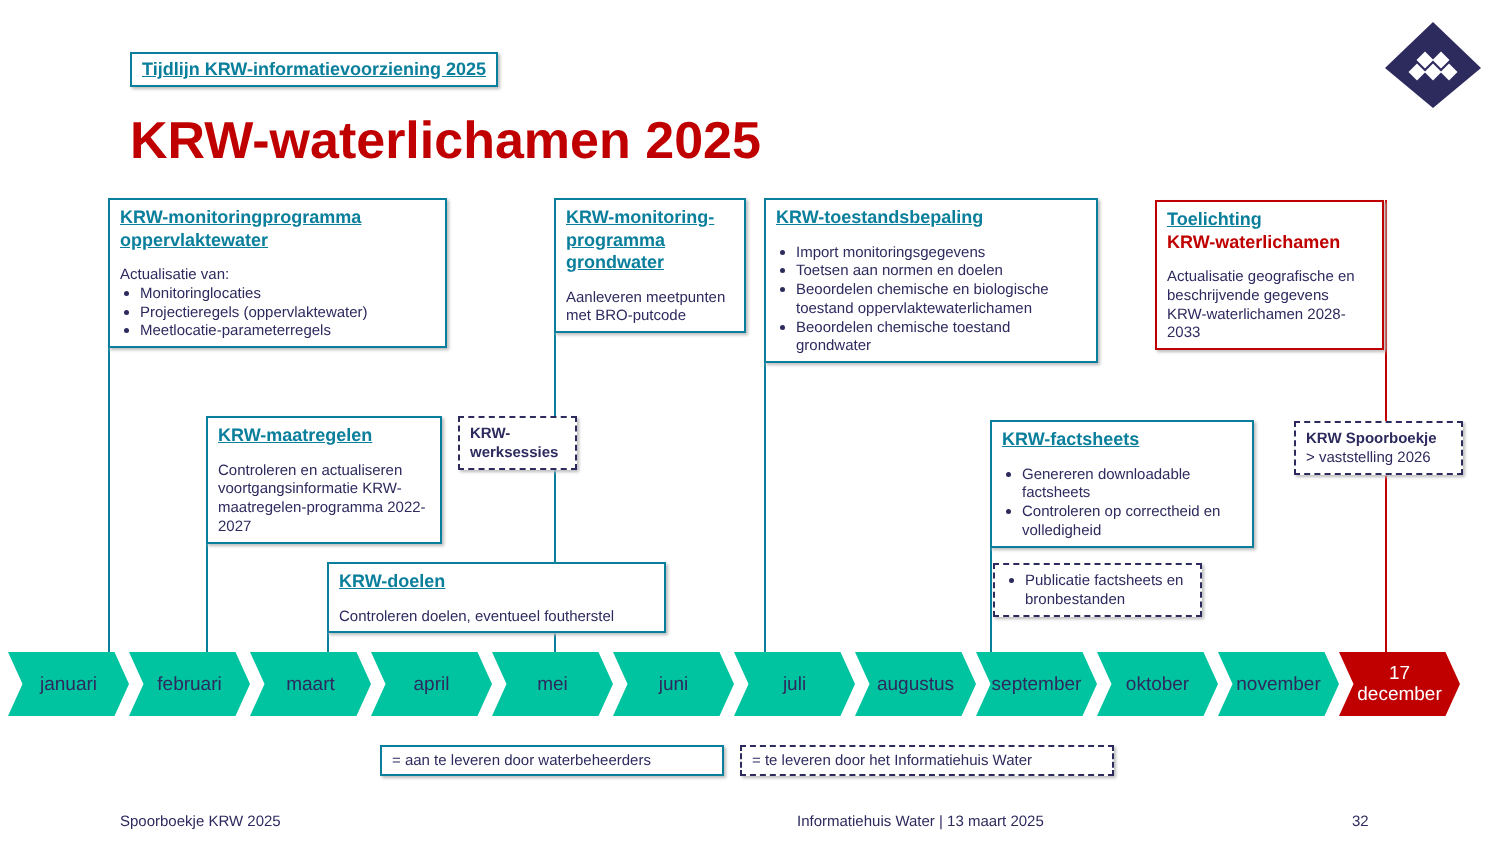Tijdlijn KRW-informatievoorziening 2025
KRW-waterlichamen 2025
KRW-monitoringprogramma oppervlaktewater
Actualisatie van:
Monitoringlocaties
Projectieregels (oppervlaktewater)
Meetlocatie-parameterregels
KRW-monitoring-programma grondwater
Aanleveren meetpunten met BRO-putcode
KRW-toestandsbepaling
Import monitoringsgegevens
Toetsen aan normen en doelen
Beoordelen chemische en biologische toestand oppervlaktewaterlichamen
Beoordelen chemische toestand grondwater
Toelichting
KRW-waterlichamen
Actualisatie geografische en beschrijvende gegevens KRW-waterlichamen 2028-2033
KRW-maatregelen
Controleren en actualiseren voortgangsinformatie KRW-maatregelen-programma 2022-2027
KRW-werksessies
KRW-doelen
Controleren doelen, eventueel foutherstel
KRW-factsheets
Genereren downloadable factsheets
Controleren op correctheid en volledigheid
Publicatie factsheets en bronbestanden
KRW Spoorboekje
> vaststelling 2026
januari februari maart april mei juni juli augustus september oktober november
17
december
= aan te leveren door waterbeheerders
= te leveren door het Informatiehuis Water
Spoorboekje KRW 2025
Informatiehuis Water | 13 maart 2025
32